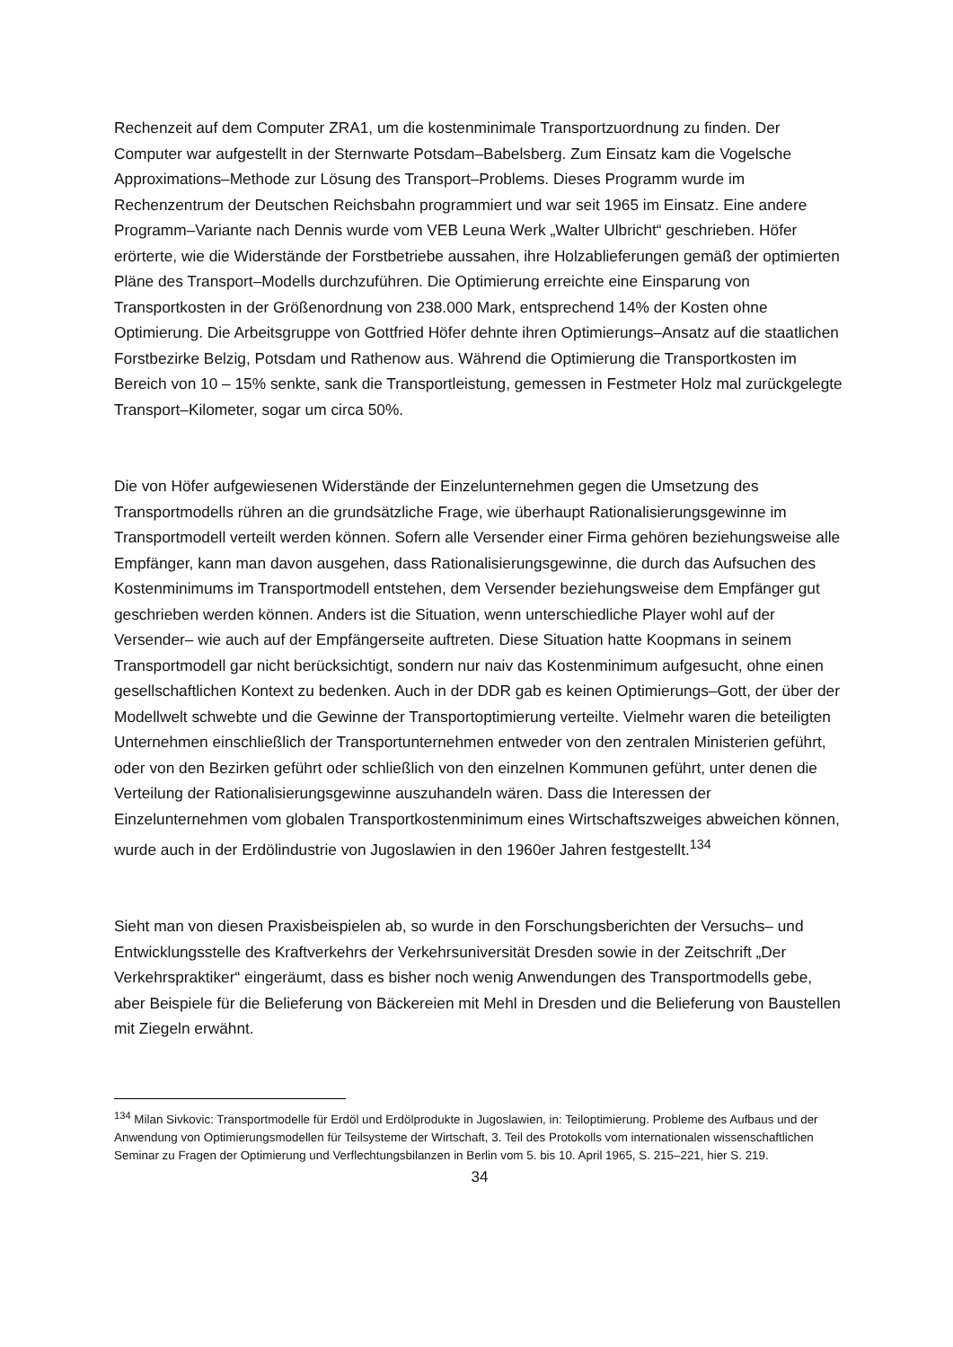Rechenzeit auf dem Computer ZRA1, um die kostenminimale Transportzuordnung zu finden. Der Computer war aufgestellt in der Sternwarte Potsdam–Babelsberg. Zum Einsatz kam die Vogelsche Approximations–Methode zur Lösung des Transport–Problems. Dieses Programm wurde im Rechenzentrum der Deutschen Reichsbahn programmiert und war seit 1965 im Einsatz. Eine andere Programm–Variante nach Dennis wurde vom VEB Leuna Werk „Walter Ulbricht“ geschrieben. Höfer erörterte, wie die Widerstände der Forstbetriebe aussahen, ihre Holzablieferungen gemäß der optimierten Pläne des Transport–Modells durchzuführen. Die Optimierung erreichte eine Einsparung von Transportkosten in der Größenordnung von 238.000 Mark, entsprechend 14% der Kosten ohne Optimierung. Die Arbeitsgruppe von Gottfried Höfer dehnte ihren Optimierungs–Ansatz auf die staatlichen Forstbezirke Belzig, Potsdam und Rathenow aus. Während die Optimierung die Transportkosten im Bereich von 10 – 15% senkte, sank die Transportleistung, gemessen in Festmeter Holz mal zurückgelegte Transport–Kilometer, sogar um circa 50%.
Die von Höfer aufgewiesenen Widerstände der Einzelunternehmen gegen die Umsetzung des Transportmodells rühren an die grundsätzliche Frage, wie überhaupt Rationalisierungsgewinne im Transportmodell verteilt werden können. Sofern alle Versender einer Firma gehören beziehungsweise alle Empfänger, kann man davon ausgehen, dass Rationalisierungsgewinne, die durch das Aufsuchen des Kostenminimums im Transportmodell entstehen, dem Versender beziehungsweise dem Empfänger gut geschrieben werden können. Anders ist die Situation, wenn unterschiedliche Player wohl auf der Versender– wie auch auf der Empfängerseite auftreten. Diese Situation hatte Koopmans in seinem Transportmodell gar nicht berücksichtigt, sondern nur naiv das Kostenminimum aufgesucht, ohne einen gesellschaftlichen Kontext zu bedenken. Auch in der DDR gab es keinen Optimierungs–Gott, der über der Modellwelt schwebte und die Gewinne der Transportoptimierung verteilte. Vielmehr waren die beteiligten Unternehmen einschließlich der Transportunternehmen entweder von den zentralen Ministerien geführt, oder von den Bezirken geführt oder schließlich von den einzelnen Kommunen geführt, unter denen die Verteilung der Rationalisierungsgewinne auszuhandeln wären. Dass die Interessen der Einzelunternehmen vom globalen Transportkostenminimum eines Wirtschaftszweiges abweichen können, wurde auch in der Erdölindustrie von Jugoslawien in den 1960er Jahren festgestellt.<sup>134</sup>
Sieht man von diesen Praxisbeispielen ab, so wurde in den Forschungsberichten der Versuchs– und Entwicklungsstelle des Kraftverkehrs der Verkehrsuniversität Dresden sowie in der Zeitschrift „Der Verkehrspraktiker“ eingeräumt, dass es bisher noch wenig Anwendungen des Transportmodells gebe, aber Beispiele für die Belieferung von Bäckereien mit Mehl in Dresden und die Belieferung von Baustellen mit Ziegeln erwähnt.
<sup>134</sup> Milan Sivkovic: Transportmodelle für Erdöl und Erdölprodukte in Jugoslawien, in: Teiloptimierung. Probleme des Aufbaus und der Anwendung von Optimierungsmodellen für Teilsysteme der Wirtschaft, 3. Teil des Protokolls vom internationalen wissenschaftlichen Seminar zu Fragen der Optimierung und Verflechtungsbilanzen in Berlin vom 5. bis 10. April 1965, S. 215–221, hier S. 219.
34